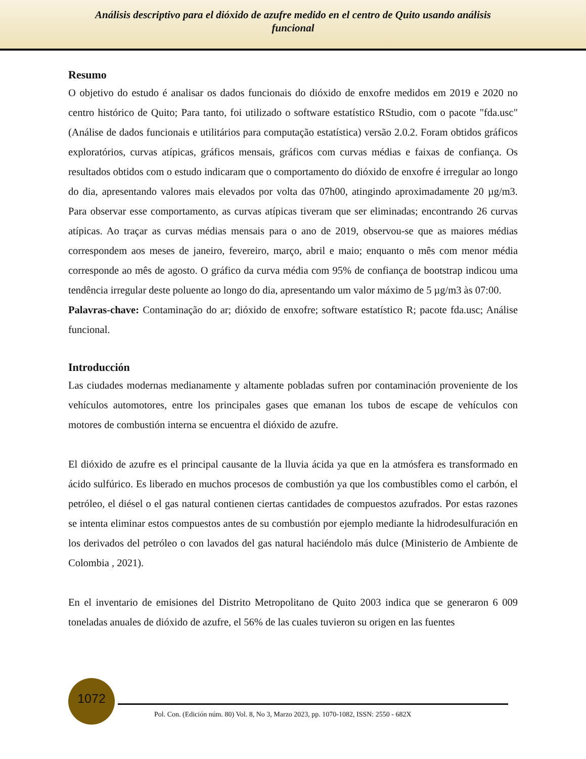Análisis descriptivo para el dióxido de azufre medido en el centro de Quito usando análisis funcional
Resumo
O objetivo do estudo é analisar os dados funcionais do dióxido de enxofre medidos em 2019 e 2020 no centro histórico de Quito; Para tanto, foi utilizado o software estatístico RStudio, com o pacote "fda.usc" (Análise de dados funcionais e utilitários para computação estatística) versão 2.0.2. Foram obtidos gráficos exploratórios, curvas atípicas, gráficos mensais, gráficos com curvas médias e faixas de confiança. Os resultados obtidos com o estudo indicaram que o comportamento do dióxido de enxofre é irregular ao longo do dia, apresentando valores mais elevados por volta das 07h00, atingindo aproximadamente 20 µg/m3. Para observar esse comportamento, as curvas atípicas tiveram que ser eliminadas; encontrando 26 curvas atípicas. Ao traçar as curvas médias mensais para o ano de 2019, observou-se que as maiores médias correspondem aos meses de janeiro, fevereiro, março, abril e maio; enquanto o mês com menor média corresponde ao mês de agosto. O gráfico da curva média com 95% de confiança de bootstrap indicou uma tendência irregular deste poluente ao longo do dia, apresentando um valor máximo de 5 µg/m3 às 07:00.
Palavras-chave: Contaminação do ar; dióxido de enxofre; software estatístico R; pacote fda.usc; Análise funcional.
Introducción
Las ciudades modernas medianamente y altamente pobladas sufren por contaminación proveniente de los vehículos automotores, entre los principales gases que emanan los tubos de escape de vehículos con motores de combustión interna se encuentra el dióxido de azufre.
El dióxido de azufre es el principal causante de la lluvia ácida ya que en la atmósfera es transformado en ácido sulfúrico. Es liberado en muchos procesos de combustión ya que los combustibles como el carbón, el petróleo, el diésel o el gas natural contienen ciertas cantidades de compuestos azufrados. Por estas razones se intenta eliminar estos compuestos antes de su combustión por ejemplo mediante la hidrodesulfuración en los derivados del petróleo o con lavados del gas natural haciéndolo más dulce (Ministerio de Ambiente de Colombia , 2021).
En el inventario de emisiones del Distrito Metropolitano de Quito 2003 indica que se generaron 6 009 toneladas anuales de dióxido de azufre, el 56% de las cuales tuvieron su origen en las fuentes
1072
Pol. Con. (Edición núm. 80) Vol. 8, No 3, Marzo 2023, pp. 1070-1082, ISSN: 2550 - 682X